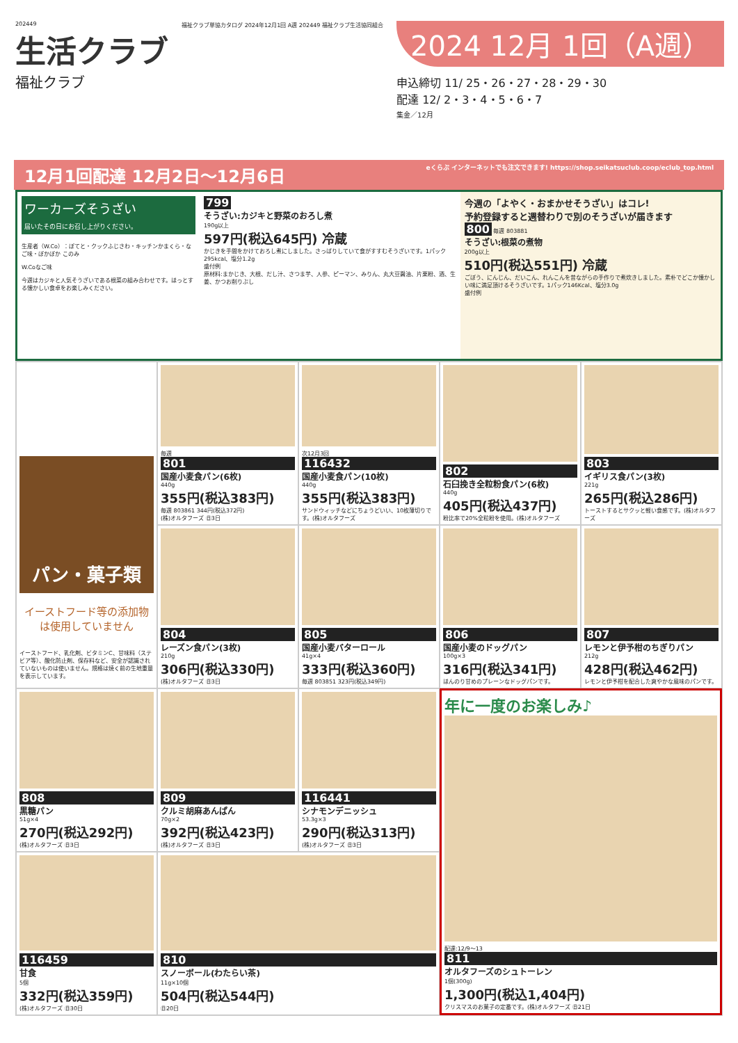202449
生活クラブ
福祉クラブ
福祉クラブ単協カタログ 2024年12月1回 A週 202449 福祉クラブ生活協同組合
2024 12月 1回（A週）
申込締切 11/ 25・26・27・28・29・30
配達 12/ 2・3・4・5・6・7
集金／12月
12月1回配達 12月2日～12月6日 eくらぶ インターネットでも注文できます! https://shop.seikatsuclub.coop/eclub_top.html
ワーカーズそうざい
届いたその日にお召し上がりください。
生産者（W.Co）：ぽてと・クックふじさわ・キッチンかまくら・なご味・ぽかぽか このみ
W.Coなご味
今週はカジキと人気そうざいである根菜の組み合わせです。ほっとする懐かしい食卓をお楽しみください。
799
そうざい:カジキと野菜のおろし煮
190g以上
597円(税込645円) 冷蔵
かじきを手間をかけておろし煮にしました。さっぱりしていて食がすすむそうざいです。1パック295kcal、塩分1.2g
盛付例
原材料:まかじき、大根、だし汁、さつま芋、人参、ピーマン、みりん、丸大豆醤油、片栗粉、酒、生姜、かつお削りぶし
今週の「よやく・おまかせそうざい」はコレ!
予約登録すると週替わりで別のそうざいが届きます
800 毎週 803881
そうざい:根菜の煮物
200g以上
510円(税込551円) 冷蔵
ごぼう、にんじん、だいこん、れんこんを昔ながらの手作りで煮炊きしました。素朴でどこか懐かしい味に満足頂けるそうざいです。1パック146Kcal、塩分3.0g
盛付例
パン・菓子類
イーストフード等の添加物は使用していません
イーストフード、乳化剤、ビタミンC、甘味料（ステビア等）、酸化防止剤、保存料など、安全が認識されていないものは使いません。規格は焼く前の生地重量を表示しています。
毎週
801
国産小麦食パン(6枚)
440g
355円(税込383円)
毎週 803861 344円(税込372円)
(株)オルタフーズ ㊐3日
次12月3回
116432
国産小麦食パン(10枚)
440g
355円(税込383円)
サンドウィッチなどにちょうどいい、10枚薄切りです。(株)オルタフーズ
802
石臼挽き全粒粉食パン(6枚)
440g
405円(税込437円)
粉比率で20%全粒粉を使用。(株)オルタフーズ
803
イギリス食パン(3枚)
221g
265円(税込286円)
トーストするとサクッと軽い食感です。(株)オルタフーズ
804
レーズン食パン(3枚)
210g
306円(税込330円)
(株)オルタフーズ ㊐3日
805
国産小麦バターロール
41g×4
333円(税込360円)
毎週 803851 323円(税込349円)
806
国産小麦のドッグパン
100g×3
316円(税込341円)
ほんのり甘めのプレーンなドッグパンです。
807
レモンと伊予柑のちぎりパン
212g
428円(税込462円)
レモンと伊予柑を配合した爽やかな風味のパンです。
808
黒糖パン
51g×4
270円(税込292円)
(株)オルタフーズ ㊐3日
809
クルミ胡麻あんぱん
70g×2
392円(税込423円)
(株)オルタフーズ ㊐3日
116441
シナモンデニッシュ
53.3g×3
290円(税込313円)
(株)オルタフーズ ㊐3日
年に一度のお楽しみ♪
配達:12/9～13
811
オルタフーズのシュトーレン
1個(300g)
1,300円(税込1,404円)
クリスマスのお菓子の定番です。(株)オルタフーズ ㊐21日
116459
甘食
5個
332円(税込359円)
(株)オルタフーズ ㊐30日
810
スノーボール(わたらい茶)
11g×10個
504円(税込544円)
㊐20日